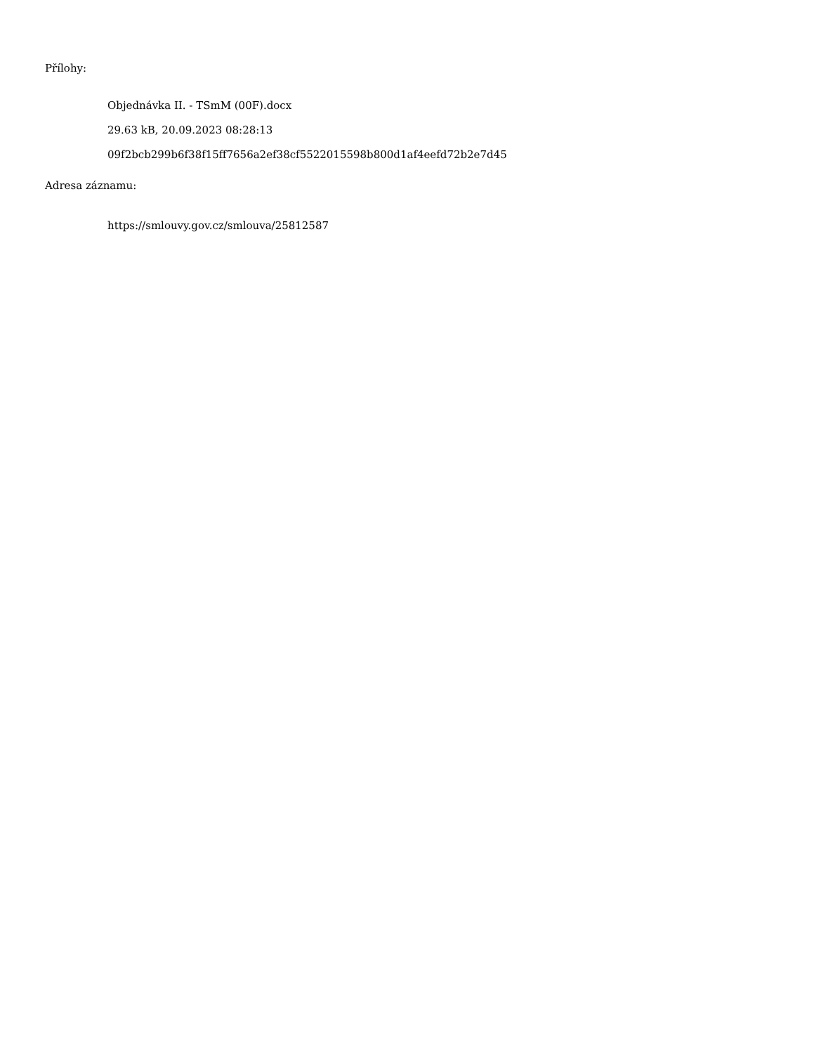Přílohy:
Objednávka II. - TSmM (00F).docx
29.63 kB, 20.09.2023 08:28:13
09f2bcb299b6f38f15ff7656a2ef38cf5522015598b800d1af4eefd72b2e7d45
Adresa záznamu:
https://smlouvy.gov.cz/smlouva/25812587